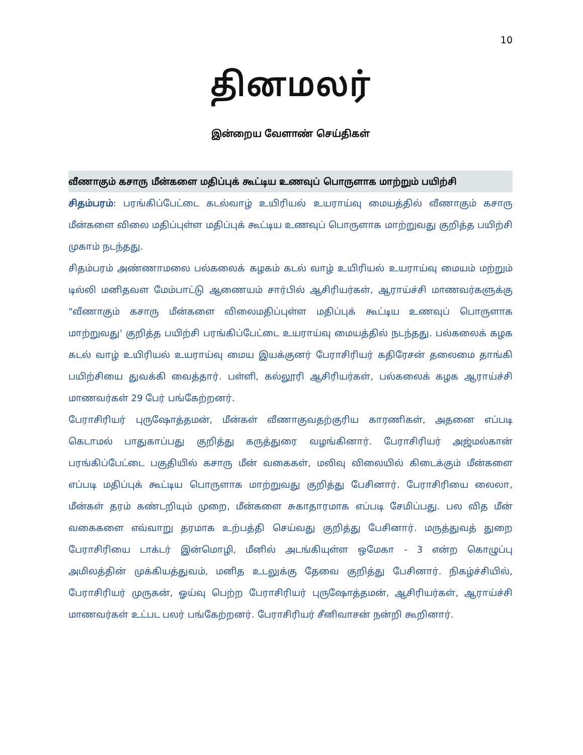10
தினமலர்
இன்றைய வேளாண் செய்திகள்
வீணாகும் கசாரு மீன்களை மதிப்புக் கூட்டிய உணவுப் பொருளாக மாற்றும் பயிற்சி
சிதம்பரம்: பரங்கிப்பேட்டை கடல்வாழ் உயிரியல் உயராய்வு மையத்தில் வீணாகும் கசாரு மீன்களை விலை மதிப்புள்ள மதிப்புக் கூட்டிய உணவுப் பொருளாக மாற்றுவது குறித்த பயிற்சி முகாம் நடந்தது.
சிதம்பரம் அண்ணாமலை பல்கலைக் கழகம் கடல் வாழ் உயிரியல் உயராய்வு மையம் மற்றும் டில்லி மனிதவள மேம்பாட்டு ஆணையம் சார்பில் ஆசிரியர்கள், ஆராய்ச்சி மாணவர்களுக்கு "வீணாகும் கசாரு மீன்களை விலைமதிப்புள்ள மதிப்புக் கூட்டிய உணவுப் பொருளாக மாற்றுவது' குறித்த பயிற்சி பரங்கிப்பேட்டை உயராய்வு மையத்தில் நடந்தது. பல்கலைக் கழக கடல் வாழ் உயிரியல் உயராய்வு மைய இயக்குனர் பேராசிரியர் கதிரேசன் தலைமை தாங்கி பயிற்சியை துவக்கி வைத்தார். பள்ளி, கல்லூரி ஆசிரியர்கள், பல்கலைக் கழக ஆராய்ச்சி மாணவர்கள் 29 பேர் பங்கேற்றனர்.
பேராசிரியர் புருஷோத்தமன், மீன்கள் வீணாகுவதற்குரிய காரணிகள், அதனை எப்படி கெடாமல் பாதுகாப்பது குறித்து கருத்துரை வழங்கினார். பேராசிரியர் அஜ்மல்கான் பரங்கிப்பேட்டை பகுதியில் கசாரு மீன் வகைகள், மலிவு விலையில் கிடைக்கும் மீன்களை எப்படி மதிப்புக் கூட்டிய பொருளாக மாற்றுவது குறித்து பேசினார். பேராசிரியை லைலா, மீன்கள் தரம் கண்டறியும் முறை, மீன்களை சுகாதாரமாக எப்படி சேமிப்பது. பல வித மீன் வகைகளை எவ்வாறு தரமாக உற்பத்தி செய்வது குறித்து பேசினார். மருத்துவத் துறை பேராசிரியை டாக்டர் இன்மொழி, மீனில் அடங்கியுள்ள ஒமேகா - 3 என்ற கொழுப்பு அமிலத்தின் முக்கியத்துவம், மனித உடலுக்கு தேவை குறித்து பேசினார். நிகழ்ச்சியில், பேராசிரியர் முருகன், ஓய்வு பெற்ற பேராசிரியர் புருஷோத்தமன், ஆசிரியர்கள், ஆராய்ச்சி மாணவர்கள் உட்பட பலர் பங்கேற்றனர். பேராசிரியர் சீனிவாசன் நன்றி கூறினார்.